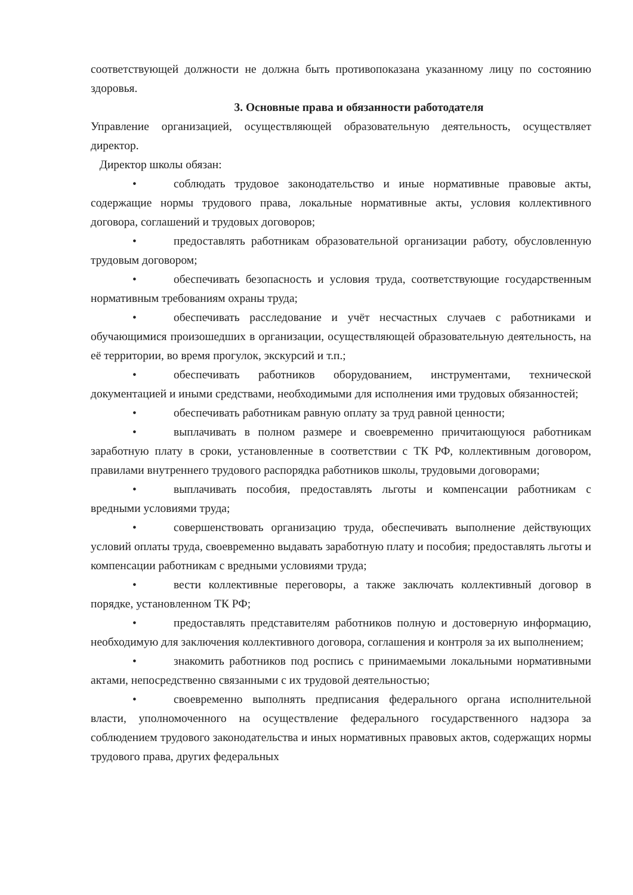соответствующей должности не должна быть противопоказана указанному лицу по состоянию здоровья.
3. Основные права и обязанности работодателя
Управление организацией, осуществляющей образовательную деятельность, осуществляет директор.
Директор школы обязан:
• соблюдать трудовое законодательство и иные нормативные правовые акты, содержащие нормы трудового права, локальные нормативные акты, условия коллективного договора, соглашений и трудовых договоров;
• предоставлять работникам образовательной организации работу, обусловленную трудовым договором;
• обеспечивать безопасность и условия труда, соответствующие государственным нормативным требованиям охраны труда;
• обеспечивать расследование и учёт несчастных случаев с работниками и обучающимися произошедших в организации, осуществляющей образовательную деятельность, на её территории, во время прогулок, экскурсий и т.п.;
• обеспечивать работников оборудованием, инструментами, технической документацией и иными средствами, необходимыми для исполнения ими трудовых обязанностей;
• обеспечивать работникам равную оплату за труд равной ценности;
• выплачивать в полном размере и своевременно причитающуюся работникам заработную плату в сроки, установленные в соответствии с ТК РФ, коллективным договором, правилами внутреннего трудового распорядка работников школы, трудовыми договорами;
• выплачивать пособия, предоставлять льготы и компенсации работникам с вредными условиями труда;
• совершенствовать организацию труда, обеспечивать выполнение действующих условий оплаты труда, своевременно выдавать заработную плату и пособия; предоставлять льготы и компенсации работникам с вредными условиями труда;
• вести коллективные переговоры, а также заключать коллективный договор в порядке, установленном ТК РФ;
• предоставлять представителям работников полную и достоверную информацию, необходимую для заключения коллективного договора, соглашения и контроля за их выполнением;
• знакомить работников под роспись с принимаемыми локальными нормативными актами, непосредственно связанными с их трудовой деятельностью;
• своевременно выполнять предписания федерального органа исполнительной власти, уполномоченного на осуществление федерального государственного надзора за соблюдением трудового законодательства и иных нормативных правовых актов, содержащих нормы трудового права, других федеральных